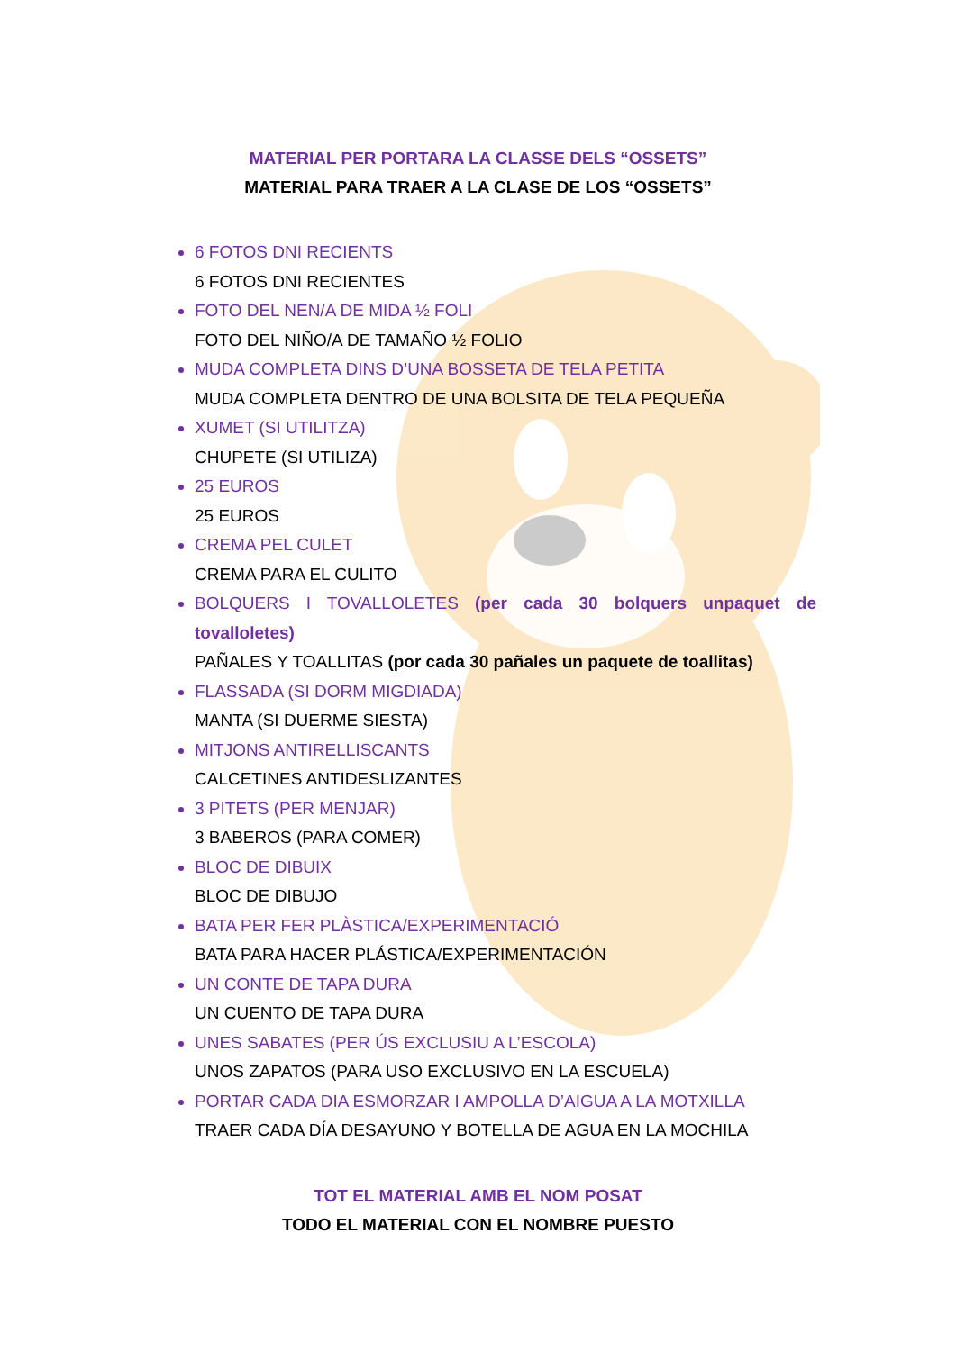MATERIAL PER PORTARA LA CLASSE DELS “OSSETS”
MATERIAL PARA TRAER A LA CLASE DE LOS “OSSETS”
6 FOTOS DNI RECIENTS
6 FOTOS DNI RECIENTES
FOTO DEL NEN/A DE MIDA ½ FOLI
FOTO DEL NIÑO/A DE TAMAÑO ½ FOLIO
MUDA COMPLETA DINS D’UNA BOSSETA DE TELA PETITA
MUDA COMPLETA DENTRO DE UNA BOLSITA DE TELA PEQUEÑA
XUMET (SI UTILITZA)
CHUPETE (SI UTILIZA)
25 EUROS
25 EUROS
CREMA PEL CULET
CREMA PARA EL CULITO
BOLQUERS I TOVALLOLETES (per cada 30 bolquers unpaquet de tovalloletes)
PAÑALES Y TOALLITAS (por cada 30 pañales un paquete de toallitas)
FLASSADA (SI DORM MIGDIADA)
MANTA (SI DUERME SIESTA)
MITJONS ANTIRELLISCANTS
CALCETINES ANTIDESLIZANTES
3 PITETS (PER MENJAR)
3 BABEROS (PARA COMER)
BLOC DE DIBUIX
BLOC DE DIBUJO
BATA PER FER PLÀSTICA/EXPERIMENTACIÓ
BATA PARA HACER PLÁSTICA/EXPERIMENTACIÓN
UN CONTE DE TAPA DURA
UN CUENTO DE TAPA DURA
UNES SABATES (PER ÚS EXCLUSIU A L’ESCOLA)
UNOS ZAPATOS (PARA USO EXCLUSIVO EN LA ESCUELA)
PORTAR CADA DIA ESMORZAR I AMPOLLA D’AIGUA A LA MOTXILLA
TRAER CADA DÍA DESAYUNO Y BOTELLA DE AGUA EN LA MOCHILA
TOT EL MATERIAL AMB EL NOM POSAT
TODO EL MATERIAL CON EL NOMBRE PUESTO